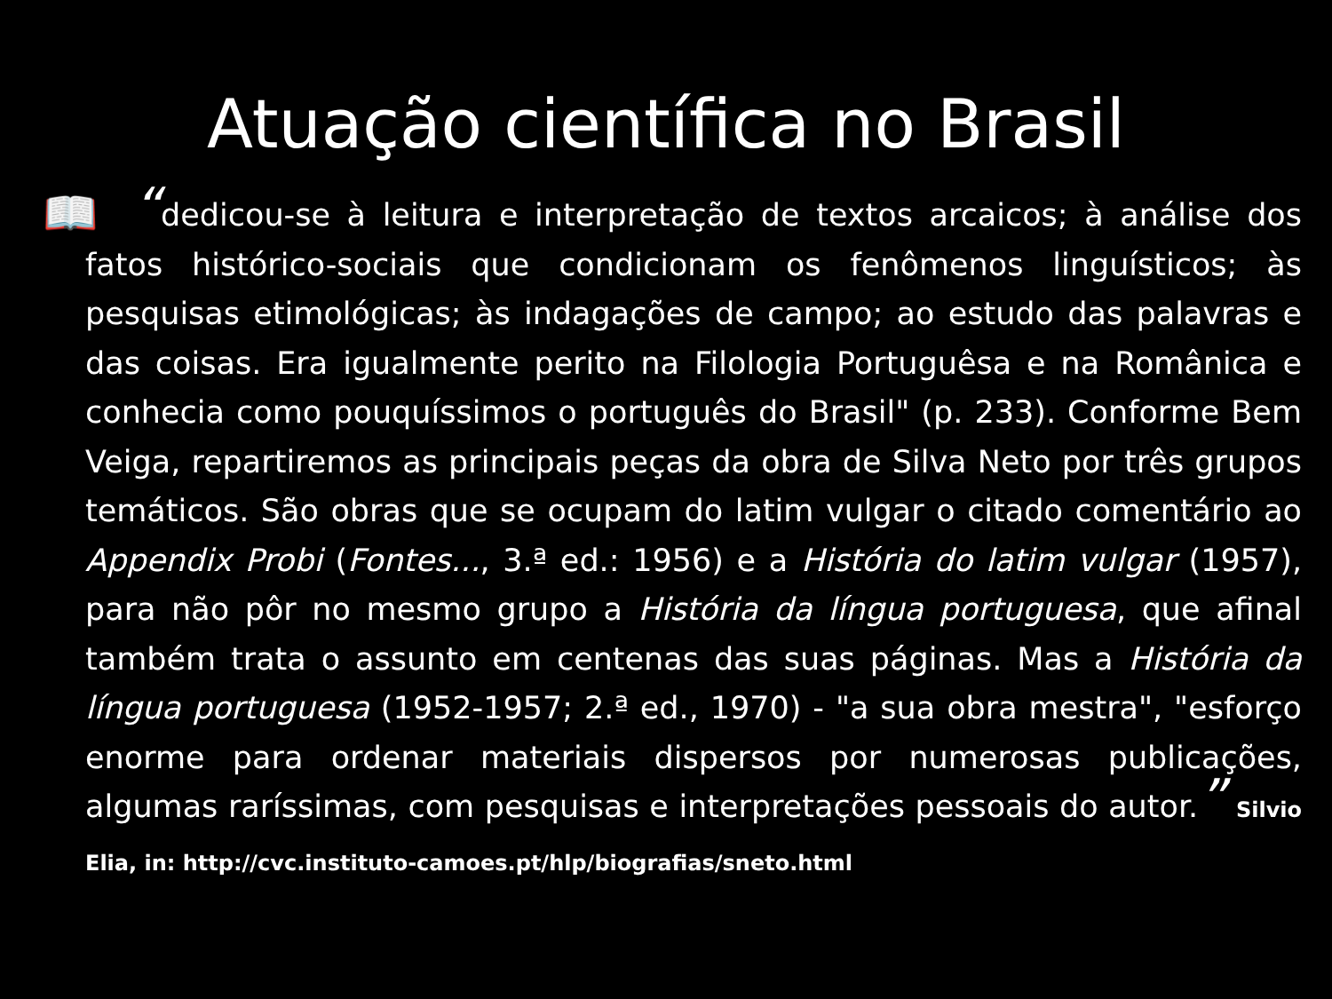Atuação científica no Brasil
📖
“dedicou-se à leitura e interpretação de textos arcaicos; à análise dos fatos histórico-sociais que condicionam os fenômenos linguísticos; às pesquisas etimológicas; às indagações de campo; ao estudo das palavras e das coisas. Era igualmente perito na Filologia Portuguêsa e na Românica e conhecia como pouquíssimos o português do Brasil" (p. 233). Conforme Bem Veiga, repartiremos as principais peças da obra de Silva Neto por três grupos temáticos. São obras que se ocupam do latim vulgar o citado comentário ao Appendix Probi (Fontes..., 3.ª ed.: 1956) e a História do latim vulgar (1957), para não pôr no mesmo grupo a História da língua portuguesa, que afinal também trata o assunto em centenas das suas páginas. Mas a História da língua portuguesa (1952-1957; 2.ª ed., 1970) - "a sua obra mestra", "esforço enorme para ordenar materiais dispersos por numerosas publicações, algumas raríssimas, com pesquisas e interpretações pessoais do autor.” Silvio Elia, in: http://cvc.instituto-camoes.pt/hlp/biografias/sneto.html